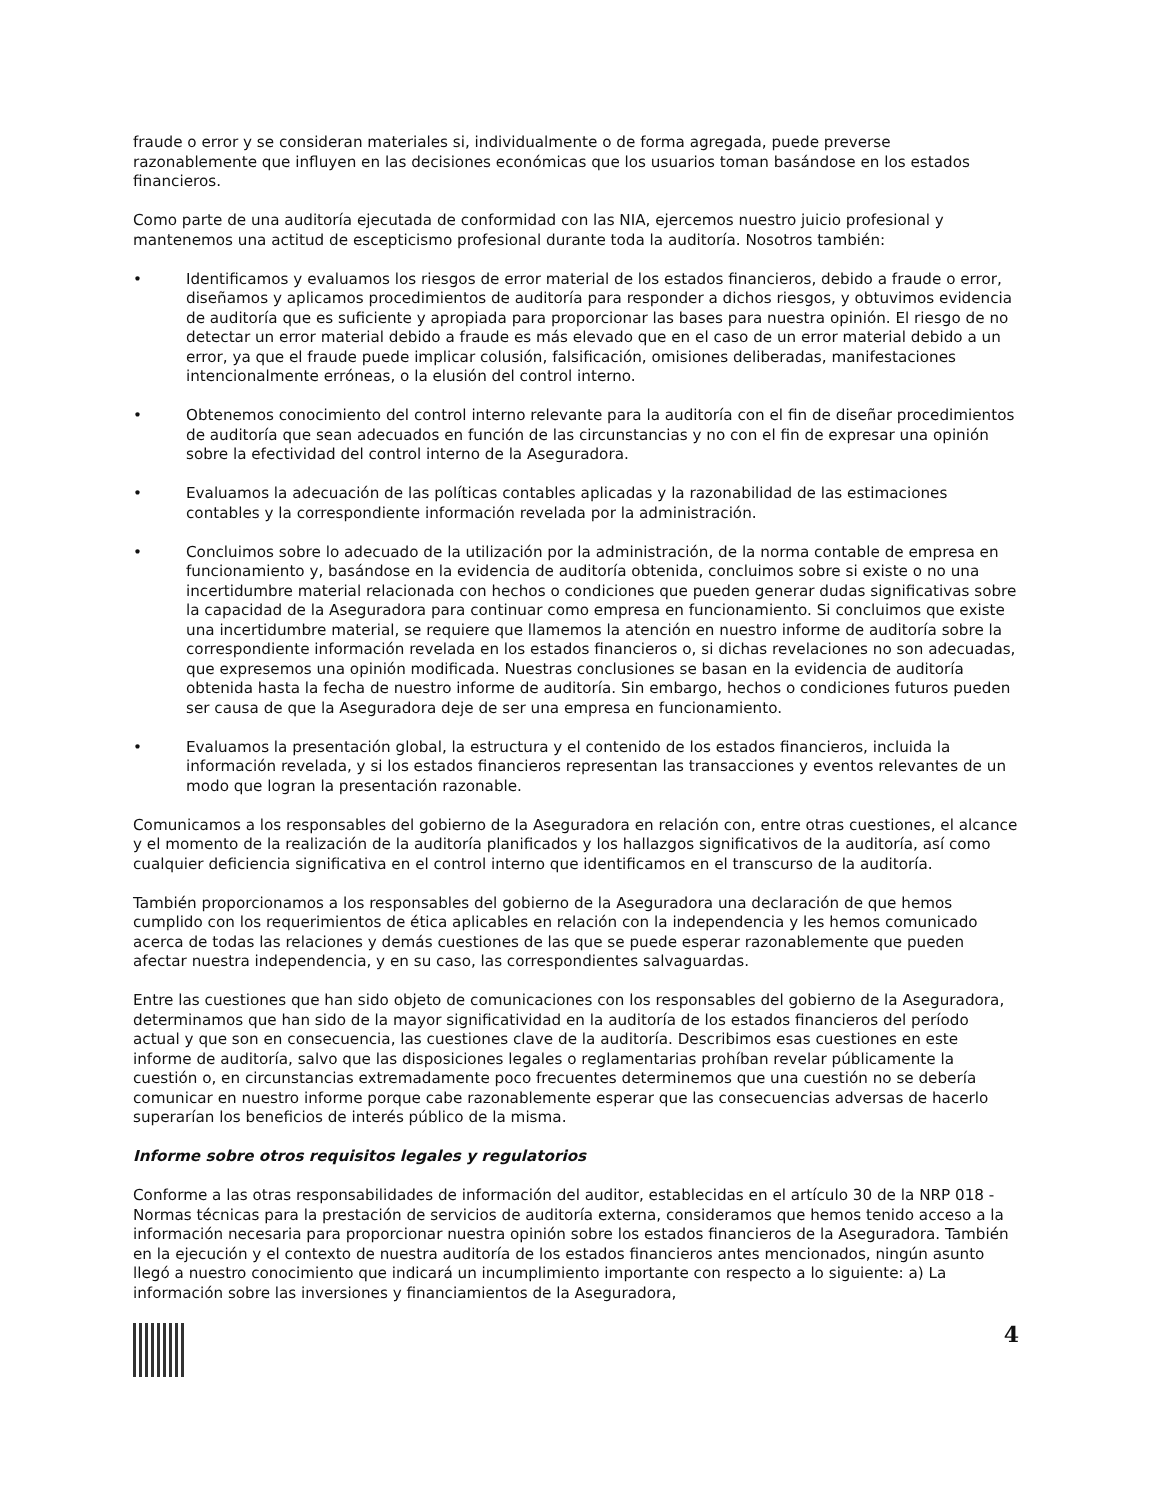fraude o error y se consideran materiales si, individualmente o de forma agregada, puede preverse razonablemente que influyen en las decisiones económicas que los usuarios toman basándose en los estados financieros.
Como parte de una auditoría ejecutada de conformidad con las NIA, ejercemos nuestro juicio profesional y mantenemos una actitud de escepticismo profesional durante toda la auditoría. Nosotros también:
• Identificamos y evaluamos los riesgos de error material de los estados financieros, debido a fraude o error, diseñamos y aplicamos procedimientos de auditoría para responder a dichos riesgos, y obtuvimos evidencia de auditoría que es suficiente y apropiada para proporcionar las bases para nuestra opinión. El riesgo de no detectar un error material debido a fraude es más elevado que en el caso de un error material debido a un error, ya que el fraude puede implicar colusión, falsificación, omisiones deliberadas, manifestaciones intencionalmente erróneas, o la elusión del control interno.
• Obtenemos conocimiento del control interno relevante para la auditoría con el fin de diseñar procedimientos de auditoría que sean adecuados en función de las circunstancias y no con el fin de expresar una opinión sobre la efectividad del control interno de la Aseguradora.
• Evaluamos la adecuación de las políticas contables aplicadas y la razonabilidad de las estimaciones contables y la correspondiente información revelada por la administración.
• Concluimos sobre lo adecuado de la utilización por la administración, de la norma contable de empresa en funcionamiento y, basándose en la evidencia de auditoría obtenida, concluimos sobre si existe o no una incertidumbre material relacionada con hechos o condiciones que pueden generar dudas significativas sobre la capacidad de la Aseguradora para continuar como empresa en funcionamiento. Si concluimos que existe una incertidumbre material, se requiere que llamemos la atención en nuestro informe de auditoría sobre la correspondiente información revelada en los estados financieros o, si dichas revelaciones no son adecuadas, que expresemos una opinión modificada. Nuestras conclusiones se basan en la evidencia de auditoría obtenida hasta la fecha de nuestro informe de auditoría. Sin embargo, hechos o condiciones futuros pueden ser causa de que la Aseguradora deje de ser una empresa en funcionamiento.
• Evaluamos la presentación global, la estructura y el contenido de los estados financieros, incluida la información revelada, y si los estados financieros representan las transacciones y eventos relevantes de un modo que logran la presentación razonable.
Comunicamos a los responsables del gobierno de la Aseguradora en relación con, entre otras cuestiones, el alcance y el momento de la realización de la auditoría planificados y los hallazgos significativos de la auditoría, así como cualquier deficiencia significativa en el control interno que identificamos en el transcurso de la auditoría.
También proporcionamos a los responsables del gobierno de la Aseguradora una declaración de que hemos cumplido con los requerimientos de ética aplicables en relación con la independencia y les hemos comunicado acerca de todas las relaciones y demás cuestiones de las que se puede esperar razonablemente que pueden afectar nuestra independencia, y en su caso, las correspondientes salvaguardas.
Entre las cuestiones que han sido objeto de comunicaciones con los responsables del gobierno de la Aseguradora, determinamos que han sido de la mayor significatividad en la auditoría de los estados financieros del período actual y que son en consecuencia, las cuestiones clave de la auditoría. Describimos esas cuestiones en este informe de auditoría, salvo que las disposiciones legales o reglamentarias prohíban revelar públicamente la cuestión o, en circunstancias extremadamente poco frecuentes determinemos que una cuestión no se debería comunicar en nuestro informe porque cabe razonablemente esperar que las consecuencias adversas de hacerlo superarían los beneficios de interés público de la misma.
Informe sobre otros requisitos legales y regulatorios
Conforme a las otras responsabilidades de información del auditor, establecidas en el artículo 30 de la NRP 018 -Normas técnicas para la prestación de servicios de auditoría externa, consideramos que hemos tenido acceso a la información necesaria para proporcionar nuestra opinión sobre los estados financieros de la Aseguradora. También en la ejecución y el contexto de nuestra auditoría de los estados financieros antes mencionados, ningún asunto llegó a nuestro conocimiento que indicará un incumplimiento importante con respecto a lo siguiente: a) La información sobre las inversiones y financiamientos de la Aseguradora,
4